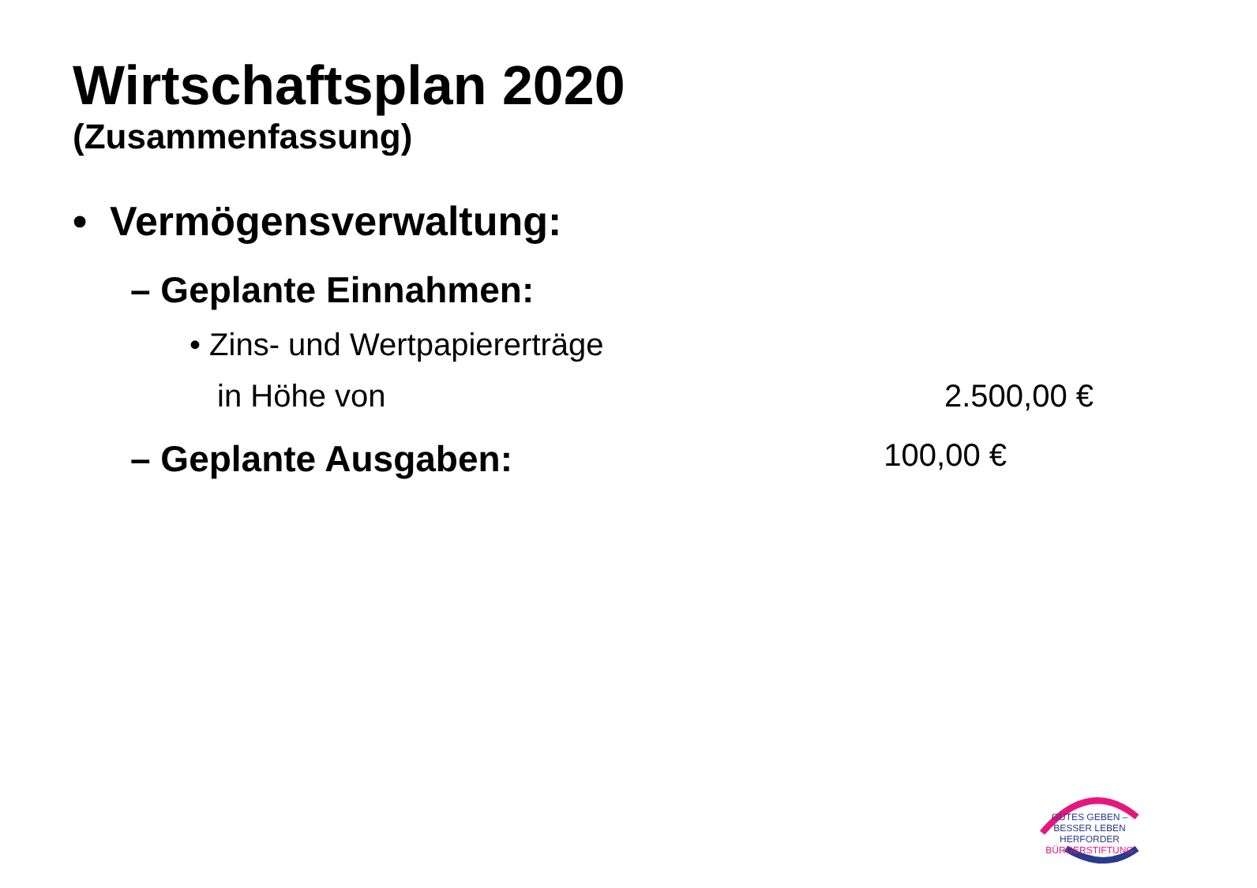Wirtschaftsplan 2020
(Zusammenfassung)
• Vermögensverwaltung:
– Geplante Einnahmen:
• Zins- und Wertpapiererträge
in Höhe von 2.500,00 €
– Geplante Ausgaben: 100,00 €
GUTES GEBEN – BESSER LEBEN
HERFORDER
BÜRGERSTIFTUNG